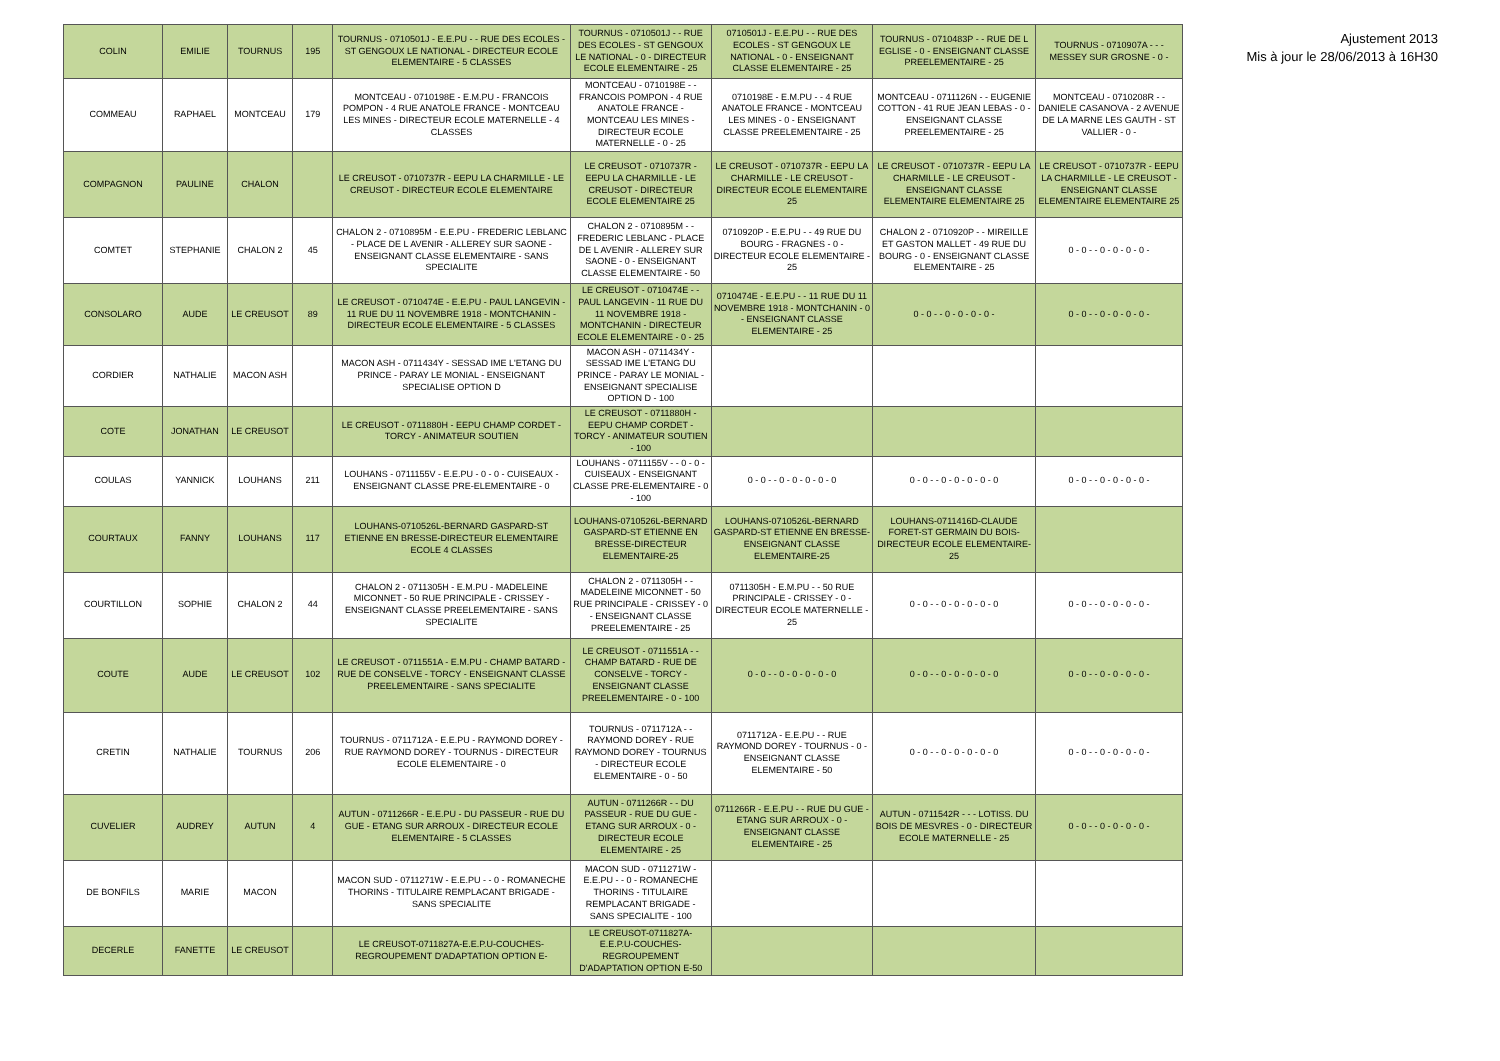Ajustement 2013
Mis à jour le 28/06/2013 à 16H30
| COLIN | EMILIE | TOURNUS | 195 | TOURNUS - 0710501J - E.E.PU - - RUE DES ECOLES - ST GENGOUX LE NATIONAL - DIRECTEUR ECOLE ELEMENTAIRE - 5 CLASSES | TOURNUS - 0710501J - - RUE DES ECOLES - ST GENGOUX LE NATIONAL - 0 - DIRECTEUR ECOLE ELEMENTAIRE - 25 | 0710501J - E.E.PU - - RUE DES ECOLES - ST GENGOUX LE NATIONAL - 0 - ENSEIGNANT CLASSE ELEMENTAIRE - 25 | TOURNUS - 0710483P - - RUE DE L EGLISE - 0 - ENSEIGNANT CLASSE PREELEMENTAIRE - 25 | TOURNUS - 0710907A - - - MESSEY SUR GROSNE - 0 - |
| COMMEAU | RAPHAEL | MONTCEAU | 179 | MONTCEAU - 0710198E - E.M.PU - FRANCOIS POMPON - 4 RUE ANATOLE FRANCE - MONTCEAU LES MINES - DIRECTEUR ECOLE MATERNELLE - 4 CLASSES | MONTCEAU - 0710198E - - FRANCOIS POMPON - 4 RUE ANATOLE FRANCE - MONTCEAU LES MINES - DIRECTEUR ECOLE MATERNELLE - 0 - 25 | 0710198E - E.M.PU - - 4 RUE ANATOLE FRANCE - MONTCEAU LES MINES - 0 - ENSEIGNANT CLASSE PREELEMENTAIRE - 25 | MONTCEAU - 0711126N - - EUGENIE COTTON - 41 RUE JEAN LEBAS - 0 - ENSEIGNANT CLASSE PREELEMENTAIRE - 25 | MONTCEAU - 0710208R - - DANIELE CASANOVA - 2 AVENUE DE LA MARNE LES GAUTH - ST VALLIER - 0 - |
| COMPAGNON | PAULINE | CHALON | | LE CREUSOT - 0710737R - EEPU LA CHARMILLE - LE CREUSOT - DIRECTEUR ECOLE ELEMENTAIRE | LE CREUSOT - 0710737R - EEPU LA CHARMILLE - LE CREUSOT - DIRECTEUR ECOLE ELEMENTAIRE 25 | LE CREUSOT - 0710737R - EEPU LA CHARMILLE - LE CREUSOT - DIRECTEUR ECOLE ELEMENTAIRE 25 | LE CREUSOT - 0710737R - EEPU LA CHARMILLE - LE CREUSOT - ENSEIGNANT CLASSE ELEMENTAIRE ELEMENTAIRE 25 | LE CREUSOT - 0710737R - EEPU LA CHARMILLE - LE CREUSOT - ENSEIGNANT CLASSE ELEMENTAIRE ELEMENTAIRE 25 |
| COMTET | STEPHANIE | CHALON 2 | 45 | CHALON 2 - 0710895M - E.E.PU - FREDERIC LEBLANC - PLACE DE L AVENIR - ALLEREY SUR SAONE - ENSEIGNANT CLASSE ELEMENTAIRE - SANS SPECIALITE | CHALON 2 - 0710895M - - FREDERIC LEBLANC - PLACE DE L AVENIR - ALLEREY SUR SAONE - 0 - ENSEIGNANT CLASSE ELEMENTAIRE - 50 | 0710920P - E.E.PU - - 49 RUE DU BOURG - FRAGNES - 0 - DIRECTEUR ECOLE ELEMENTAIRE - 25 | CHALON 2 - 0710920P - - MIREILLE ET GASTON MALLET - 49 RUE DU BOURG - 0 - ENSEIGNANT CLASSE ELEMENTAIRE - 25 | 0 - 0 - - 0 - 0 - 0 - 0 - |
| CONSOLARO | AUDE | LE CREUSOT | 89 | LE CREUSOT - 0710474E - E.E.PU - PAUL LANGEVIN - 11 RUE DU 11 NOVEMBRE 1918 - MONTCHANIN - DIRECTEUR ECOLE ELEMENTAIRE - 5 CLASSES | LE CREUSOT - 0710474E - - PAUL LANGEVIN - 11 RUE DU 11 NOVEMBRE 1918 - MONTCHANIN - DIRECTEUR ECOLE ELEMENTAIRE - 0 - 25 | 0710474E - E.E.PU - - 11 RUE DU 11 NOVEMBRE 1918 - MONTCHANIN - 0 - ENSEIGNANT CLASSE ELEMENTAIRE - 25 | 0 - 0 - - 0 - 0 - 0 - 0 - | 0 - 0 - - 0 - 0 - 0 - 0 - |
| CORDIER | NATHALIE | MACON ASH | | MACON ASH - 0711434Y - SESSAD IME L'ETANG DU PRINCE - PARAY LE MONIAL - ENSEIGNANT SPECIALISE OPTION D | MACON ASH - 0711434Y - SESSAD IME L'ETANG DU PRINCE - PARAY LE MONIAL - ENSEIGNANT SPECIALISE OPTION D - 100 | | | |
| COTE | JONATHAN | LE CREUSOT | | LE CREUSOT - 0711880H - EEPU CHAMP CORDET - TORCY - ANIMATEUR SOUTIEN | LE CREUSOT - 0711880H - EEPU CHAMP CORDET - TORCY - ANIMATEUR SOUTIEN - 100 | | | |
| COULAS | YANNICK | LOUHANS | 211 | LOUHANS - 0711155V - E.E.PU - 0 - 0 - CUISEAUX - ENSEIGNANT CLASSE PRE-ELEMENTAIRE - 0 | LOUHANS - 0711155V - - 0 - 0 - CUISEAUX - ENSEIGNANT CLASSE PRE-ELEMENTAIRE - 0 - 100 | 0 - 0 - - 0 - 0 - 0 - 0 - 0 | 0 - 0 - - 0 - 0 - 0 - 0 - 0 | 0 - 0 - - 0 - 0 - 0 - 0 - |
| COURTAUX | FANNY | LOUHANS | 117 | LOUHANS-0710526L-BERNARD GASPARD-ST ETIENNE EN BRESSE-DIRECTEUR ELEMENTAIRE ECOLE 4 CLASSES | LOUHANS-0710526L-BERNARD GASPARD-ST ETIENNE EN BRESSE-DIRECTEUR ELEMENTAIRE-25 | LOUHANS-0710526L-BERNARD GASPARD-ST ETIENNE EN BRESSE-ENSEIGNANT CLASSE ELEMENTAIRE-25 | LOUHANS-0711416D-CLAUDE FORET-ST GERMAIN DU BOIS-DIRECTEUR ECOLE ELEMENTAIRE-25 | |
| COURTILLON | SOPHIE | CHALON 2 | 44 | CHALON 2 - 0711305H - E.M.PU - MADELEINE MICONNET - 50 RUE PRINCIPALE - CRISSEY - ENSEIGNANT CLASSE PREELEMENTAIRE - SANS SPECIALITE | CHALON 2 - 0711305H - - MADELEINE MICONNET - 50 RUE PRINCIPALE - CRISSEY - 0 - ENSEIGNANT CLASSE PREELEMENTAIRE - 25 | 0711305H - E.M.PU - - 50 RUE PRINCIPALE - CRISSEY - 0 - DIRECTEUR ECOLE MATERNELLE - 25 | 0 - 0 - - 0 - 0 - 0 - 0 - 0 | 0 - 0 - - 0 - 0 - 0 - 0 - |
| COUTE | AUDE | LE CREUSOT | 102 | LE CREUSOT - 0711551A - E.M.PU - CHAMP BATARD - RUE DE CONSELVE - TORCY - ENSEIGNANT CLASSE PREELEMENTAIRE - SANS SPECIALITE | LE CREUSOT - 0711551A - - CHAMP BATARD - RUE DE CONSELVE - TORCY - ENSEIGNANT CLASSE PREELEMENTAIRE - 0 - 100 | 0 - 0 - - 0 - 0 - 0 - 0 - 0 | 0 - 0 - - 0 - 0 - 0 - 0 - 0 | 0 - 0 - - 0 - 0 - 0 - 0 - |
| CRETIN | NATHALIE | TOURNUS | 206 | TOURNUS - 0711712A - E.E.PU - RAYMOND DOREY - RUE RAYMOND DOREY - TOURNUS - DIRECTEUR ECOLE ELEMENTAIRE - 0 | TOURNUS - 0711712A - - RAYMOND DOREY - RUE RAYMOND DOREY - TOURNUS - DIRECTEUR ECOLE ELEMENTAIRE - 0 - 50 | 0711712A - E.E.PU - - RUE RAYMOND DOREY - TOURNUS - 0 - ENSEIGNANT CLASSE ELEMENTAIRE - 50 | 0 - 0 - - 0 - 0 - 0 - 0 - 0 | 0 - 0 - - 0 - 0 - 0 - 0 - |
| CUVELIER | AUDREY | AUTUN | 4 | AUTUN - 0711266R - E.E.PU - DU PASSEUR - RUE DU GUE - ETANG SUR ARROUX - DIRECTEUR ECOLE ELEMENTAIRE - 5 CLASSES | AUTUN - 0711266R - - DU PASSEUR - RUE DU GUE - ETANG SUR ARROUX - 0 - DIRECTEUR ECOLE ELEMENTAIRE - 25 | 0711266R - E.E.PU - - RUE DU GUE - ETANG SUR ARROUX - 0 - ENSEIGNANT CLASSE ELEMENTAIRE - 25 | AUTUN - 0711542R - - - LOTISS. DU BOIS DE MESVRES - 0 - DIRECTEUR ECOLE MATERNELLE - 25 | 0 - 0 - - 0 - 0 - 0 - 0 - |
| DE BONFILS | MARIE | MACON | | MACON SUD - 0711271W - E.E.PU - - 0 - ROMANECHE THORINS - TITULAIRE REMPLACANT BRIGADE - SANS SPECIALITE | MACON SUD - 0711271W - E.E.PU - - 0 - ROMANECHE THORINS - TITULAIRE REMPLACANT BRIGADE - SANS SPECIALITE - 100 | | | |
| DECERLE | FANETTE | LE CREUSOT | | LE CREUSOT-0711827A-E.E.P.U-COUCHES-REGROUPEMENT D'ADAPTATION OPTION E- | LE CREUSOT-0711827A-E.E.P.U-COUCHES-REGROUPEMENT D'ADAPTATION OPTION E-50 | | | |